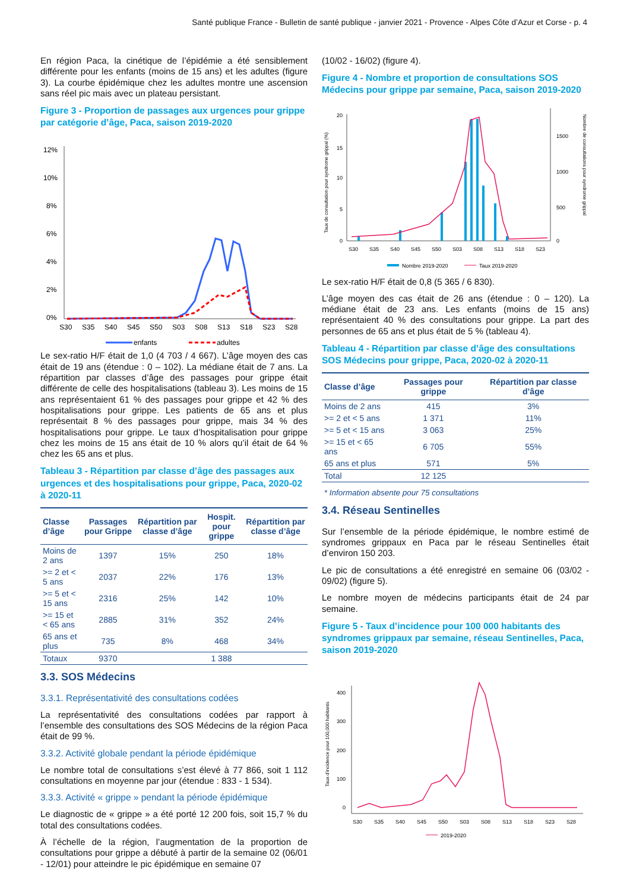Santé publique France - Bulletin de santé publique - janvier 2021 - Provence - Alpes Côte d’Azur et Corse - p. 4
En région Paca, la cinétique de l’épidémie a été sensiblement différente pour les enfants (moins de 15 ans) et les adultes (figure 3). La courbe épidémique chez les adultes montre une ascension sans réel pic mais avec un plateau persistant.
Figure 3 - Proportion de passages aux urgences pour grippe par catégorie d’âge, Paca, saison 2019-2020
12%
10%
8%
6%
4%
2%
0%
S30
S35
S40
S45
S50
S03
S08
S13
S18
S23
S28
enfants
adultes
Le sex-ratio H/F était de 1,0 (4 703 / 4 667). L’âge moyen des cas était de 19 ans (étendue : 0 – 102). La médiane était de 7 ans. La répartition par classes d’âge des passages pour grippe était différente de celle des hospitalisations (tableau 3). Les moins de 15 ans représentaient 61 % des passages pour grippe et 42 % des hospitalisations pour grippe. Les patients de 65 ans et plus représentait 8 % des passages pour grippe, mais 34 % des hospitalisations pour grippe. Le taux d’hospitalisation pour grippe chez les moins de 15 ans était de 10 % alors qu’il était de 64 % chez les 65 ans et plus.
Tableau 3 - Répartition par classe d’âge des passages aux urgences et des hospitalisations pour grippe, Paca, 2020-02 à 2020-11
| Classe d’âge | Passages pour Grippe | Répartition par classe d’âge | Hospit. pour grippe | Répartition par classe d’âge |
| --- | --- | --- | --- | --- |
| Moins de 2 ans | 1397 | 15% | 250 | 18% |
| >= 2 et < 5 ans | 2037 | 22% | 176 | 13% |
| >= 5 et < 15 ans | 2316 | 25% | 142 | 10% |
| >= 15 et < 65 ans | 2885 | 31% | 352 | 24% |
| 65 ans et plus | 735 | 8% | 468 | 34% |
| Totaux | 9370 | | 1 388 | |
3.3. SOS Médecins
3.3.1. Représentativité des consultations codées
La représentativité des consultations codées par rapport à l’ensemble des consultations des SOS Médecins de la région Paca était de 99 %.
3.3.2. Activité globale pendant la période épidémique
Le nombre total de consultations s’est élevé à 77 866, soit 1 112 consultations en moyenne par jour (étendue : 833 - 1 534).
3.3.3. Activité « grippe » pendant la période épidémique
Le diagnostic de « grippe » a été porté 12 200 fois, soit 15,7 % du total des consultations codées.
À l’échelle de la région, l’augmentation de la proportion de consultations pour grippe a débuté à partir de la semaine 02 (06/01 - 12/01) pour atteindre le pic épidémique en semaine 07
(10/02 - 16/02) (figure 4).
Figure 4 - Nombre et proportion de consultations SOS Médecins pour grippe par semaine, Paca, saison 2019-2020
Taux de consultation pour syndrome grippal (%)
Nombre de consultations pour syndrome grippal
20
15
10
5
0
1500
1000
500
0
S30
S35
S40
S45
S50
S03
S08
S13
S18
S23
Nombre 2019-2020
Taux 2019-2020
Le sex-ratio H/F était de 0,8 (5 365 / 6 830).
L’âge moyen des cas était de 26 ans (étendue : 0 – 120). La médiane était de 23 ans. Les enfants (moins de 15 ans) représentaient 40 % des consultations pour grippe. La part des personnes de 65 ans et plus était de 5 % (tableau 4).
Tableau 4 - Répartition par classe d’âge des consultations SOS Médecins pour grippe, Paca, 2020-02 à 2020-11
| Classe d’âge | Passages pour grippe | Répartition par classe d’âge |
| --- | --- | --- |
| Moins de 2 ans | 415 | 3% |
| >= 2 et < 5 ans | 1 371 | 11% |
| >= 5 et < 15 ans | 3 063 | 25% |
| >= 15 et < 65 ans | 6 705 | 55% |
| 65 ans et plus | 571 | 5% |
| Total | 12 125 | |
* Information absente pour 75 consultations
3.4. Réseau Sentinelles
Sur l’ensemble de la période épidémique, le nombre estimé de syndromes grippaux en Paca par le réseau Sentinelles était d’environ 150 203.
Le pic de consultations a été enregistré en semaine 06 (03/02 - 09/02) (figure 5).
Le nombre moyen de médecins participants était de 24 par semaine.
Figure 5 - Taux d’incidence pour 100 000 habitants des syndromes grippaux par semaine, réseau Sentinelles, Paca, saison 2019-2020
Taux d'incidence pour 100,000 habitants
400
300
200
100
0
S30
S35
S40
S45
S50
S03
S08
S13
S18
S23
S28
2019-2020